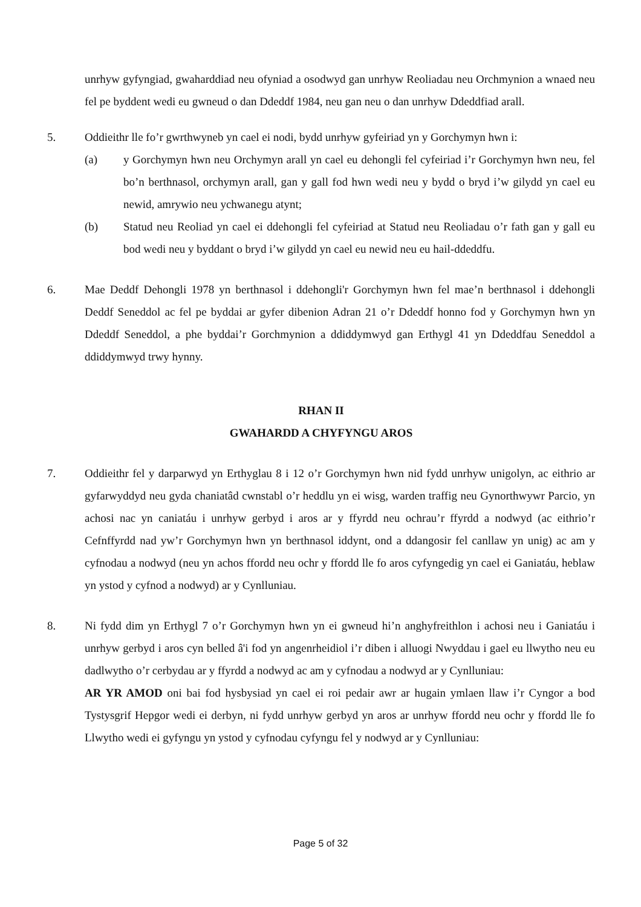unrhyw gyfyngiad, gwaharddiad neu ofyniad a osodwyd gan unrhyw Reoliadau neu Orchmynion a wnaed neu fel pe byddent wedi eu gwneud o dan Ddeddf 1984, neu gan neu o dan unrhyw Ddeddfiad arall.
5. Oddieithr lle fo’r gwrthwyneb yn cael ei nodi, bydd unrhyw gyfeiriad yn y Gorchymyn hwn i:
(a) y Gorchymyn hwn neu Orchymyn arall yn cael eu dehongli fel cyfeiriad i’r Gorchymyn hwn neu, fel bo’n berthnasol, orchymyn arall, gan y gall fod hwn wedi neu y bydd o bryd i’w gilydd yn cael eu newid, amrywio neu ychwanegu atynt;
(b) Statud neu Reoliad yn cael ei ddehongli fel cyfeiriad at Statud neu Reoliadau o’r fath gan y gall eu bod wedi neu y byddant o bryd i’w gilydd yn cael eu newid neu eu hail-ddeddfu.
6. Mae Deddf Dehongli 1978 yn berthnasol i ddehongli'r Gorchymyn hwn fel mae’n berthnasol i ddehongli Deddf Seneddol ac fel pe byddai ar gyfer dibenion Adran 21 o’r Ddeddf honno fod y Gorchymyn hwn yn Ddeddf Seneddol, a phe byddai’r Gorchmynion a ddiddymwyd gan Erthygl 41 yn Ddeddfau Seneddol a ddiddymwyd trwy hynny.
RHAN II
GWAHARDD A CHYFYNGU AROS
7. Oddieithr fel y darparwyd yn Erthyglau 8 i 12 o’r Gorchymyn hwn nid fydd unrhyw unigolyn, ac eithrio ar gyfarwyddyd neu gyda chaniatâd cwnstabl o’r heddlu yn ei wisg, warden traffig neu Gynorthwywr Parcio, yn achosi nac yn caniatáu i unrhyw gerbyd i aros ar y ffyrdd neu ochrau’r ffyrdd a nodwyd (ac eithrio’r Cefnffyrdd nad yw’r Gorchymyn hwn yn berthnasol iddynt, ond a ddangosir fel canllaw yn unig) ac am y cyfnodau a nodwyd (neu yn achos ffordd neu ochr y ffordd lle fo aros cyfyngedig yn cael ei Ganiatáu, heblaw yn ystod y cyfnod a nodwyd) ar y Cynlluniau.
8. Ni fydd dim yn Erthygl 7 o’r Gorchymyn hwn yn ei gwneud hi’n anghyfreithlon i achosi neu i Ganiatáu i unrhyw gerbyd i aros cyn belled â'i fod yn angenrheidiol i’r diben i alluogi Nwyddau i gael eu llwytho neu eu dadlwytho o’r cerbydau ar y ffyrdd a nodwyd ac am y cyfnodau a nodwyd ar y Cynlluniau:
AR YR AMOD oni bai fod hysbysiad yn cael ei roi pedair awr ar hugain ymlaen llaw i’r Cyngor a bod Tystysgrif Hepgor wedi ei derbyn, ni fydd unrhyw gerbyd yn aros ar unrhyw ffordd neu ochr y ffordd lle fo Llwytho wedi ei gyfyngu yn ystod y cyfnodau cyfyngu fel y nodwyd ar y Cynlluniau:
Page 5 of 32